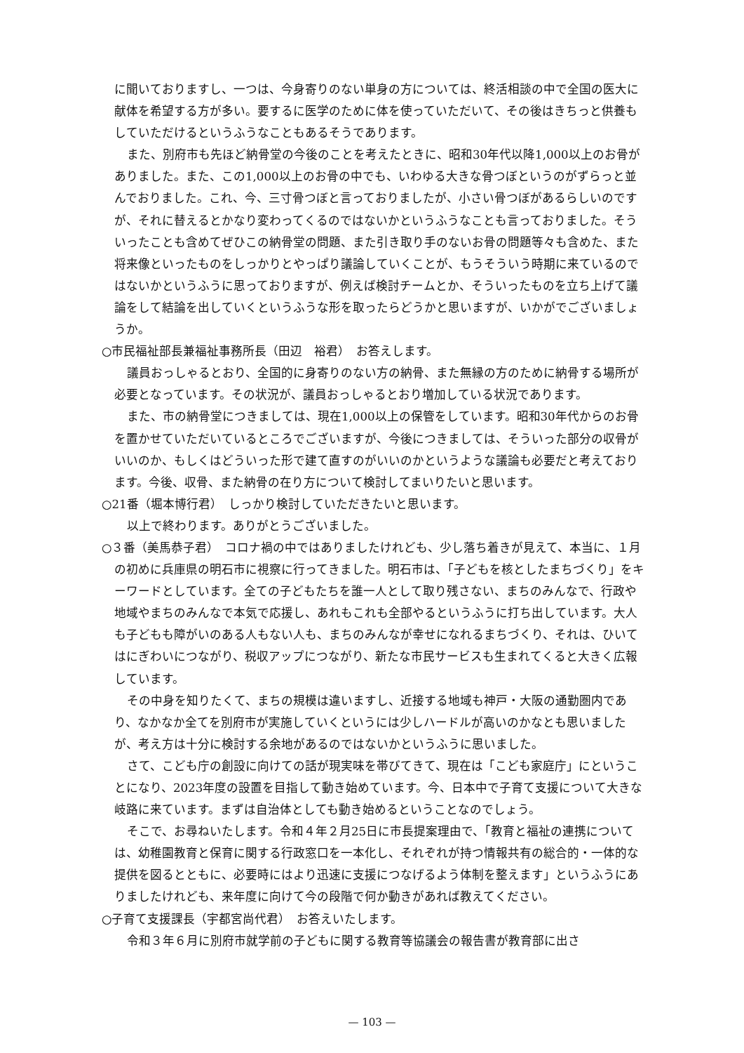に聞いておりますし、一つは、今身寄りのない単身の方については、終活相談の中で全国の医大に献体を希望する方が多い。要するに医学のために体を使っていただいて、その後はきちっと供養もしていただけるというふうなこともあるそうであります。
また、別府市も先ほど納骨堂の今後のことを考えたときに、昭和30年代以降1,000以上のお骨がありました。また、この1,000以上のお骨の中でも、いわゆる大きな骨つぼというのがずらっと並んでおりました。これ、今、三寸骨つぼと言っておりましたが、小さい骨つぼがあるらしいのですが、それに替えるとかなり変わってくるのではないかというふうなことも言っておりました。そういったことも含めてぜひこの納骨堂の問題、また引き取り手のないお骨の問題等々も含めた、また将来像といったものをしっかりとやっぱり議論していくことが、もうそういう時期に来ているのではないかというふうに思っておりますが、例えば検討チームとか、そういったものを立ち上げて議論をして結論を出していくというふうな形を取ったらどうかと思いますが、いかがでございましょうか。
○市民福祉部長兼福祉事務所長（田辺　裕君）　お答えします。
議員おっしゃるとおり、全国的に身寄りのない方の納骨、また無縁の方のために納骨する場所が必要となっています。その状況が、議員おっしゃるとおり増加している状況であります。
また、市の納骨堂につきましては、現在1,000以上の保管をしています。昭和30年代からのお骨を置かせていただいているところでございますが、今後につきましては、そういった部分の収骨がいいのか、もしくはどういった形で建て直すのがいいのかというような議論も必要だと考えております。今後、収骨、また納骨の在り方について検討してまいりたいと思います。
○21番（堀本博行君）　しっかり検討していただきたいと思います。
以上で終わります。ありがとうございました。
○３番（美馬恭子君）　コロナ禍の中ではありましたけれども、少し落ち着きが見えて、本当に、１月の初めに兵庫県の明石市に視察に行ってきました。明石市は、「子どもを核としたまちづくり」をキーワードとしています。全ての子どもたちを誰一人として取り残さない、まちのみんなで、行政や地域やまちのみんなで本気で応援し、あれもこれも全部やるというふうに打ち出しています。大人も子どもも障がいのある人もない人も、まちのみんなが幸せになれるまちづくり、それは、ひいてはにぎわいにつながり、税収アップにつながり、新たな市民サービスも生まれてくると大きく広報しています。
その中身を知りたくて、まちの規模は違いますし、近接する地域も神戸・大阪の通勤圏内であり、なかなか全てを別府市が実施していくというには少しハードルが高いのかなとも思いましたが、考え方は十分に検討する余地があるのではないかというふうに思いました。
さて、こども庁の創設に向けての話が現実味を帯びてきて、現在は「こども家庭庁」にということになり、2023年度の設置を目指して動き始めています。今、日本中で子育て支援について大きな岐路に来ています。まずは自治体としても動き始めるということなのでしょう。
そこで、お尋ねいたします。令和４年２月25日に市長提案理由で、「教育と福祉の連携については、幼稚園教育と保育に関する行政窓口を一本化し、それぞれが持つ情報共有の総合的・一体的な提供を図るとともに、必要時にはより迅速に支援につなげるよう体制を整えます」というふうにありましたけれども、来年度に向けて今の段階で何か動きがあれば教えてください。
○子育て支援課長（宇都宮尚代君）　お答えいたします。
令和３年６月に別府市就学前の子どもに関する教育等協議会の報告書が教育部に出さ
— 103 —